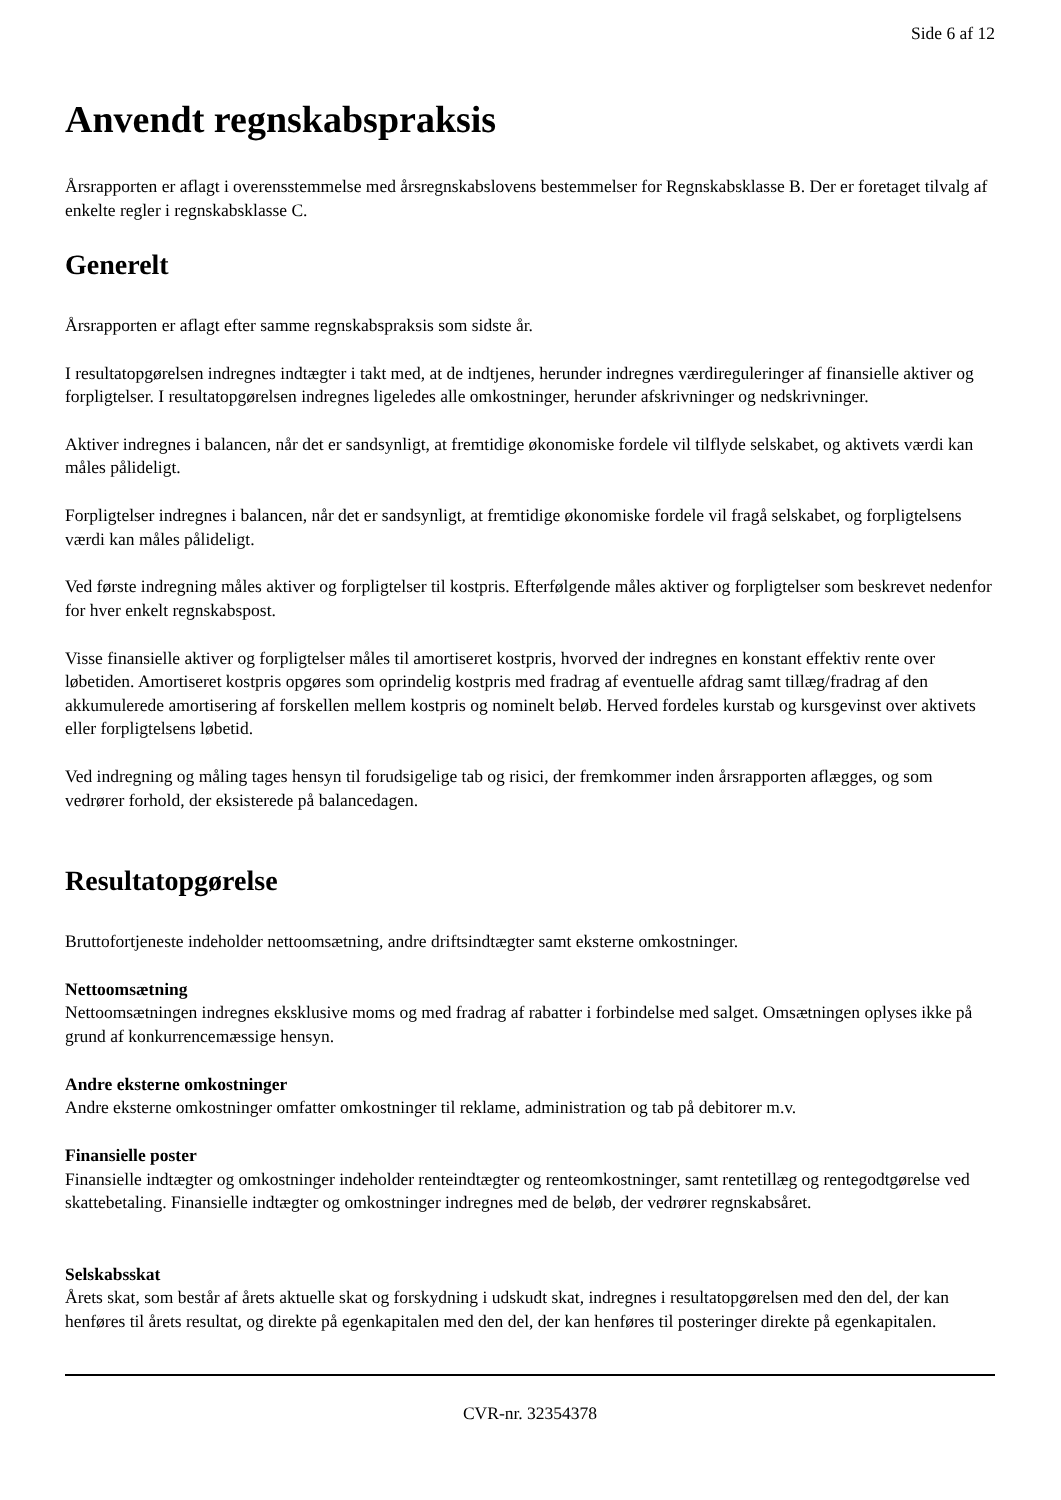Side 6 af 12
Anvendt regnskabspraksis
Årsrapporten er aflagt i overensstemmelse med årsregnskabslovens bestemmelser for Regnskabsklasse B. Der er foretaget tilvalg af enkelte regler i regnskabsklasse C.
Generelt
Årsrapporten er aflagt efter samme regnskabspraksis som sidste år.
I resultatopgørelsen indregnes indtægter i takt med, at de indtjenes, herunder indregnes værdireguleringer af finansielle aktiver og forpligtelser. I resultatopgørelsen indregnes ligeledes alle omkostninger, herunder afskrivninger og nedskrivninger.
Aktiver indregnes i balancen, når det er sandsynligt, at fremtidige økonomiske fordele vil tilflyde selskabet, og aktivets værdi kan måles pålideligt.
Forpligtelser indregnes i balancen, når det er sandsynligt, at fremtidige økonomiske fordele vil fragå selskabet, og forpligtelsens værdi kan måles pålideligt.
Ved første indregning måles aktiver og forpligtelser til kostpris. Efterfølgende måles aktiver og forpligtelser som beskrevet nedenfor for hver enkelt regnskabspost.
Visse finansielle aktiver og forpligtelser måles til amortiseret kostpris, hvorved der indregnes en konstant effektiv rente over løbetiden. Amortiseret kostpris opgøres som oprindelig kostpris med fradrag af eventuelle afdrag samt tillæg/fradrag af den akkumulerede amortisering af forskellen mellem kostpris og nominelt beløb. Herved fordeles kurstab og kursgevinst over aktivets eller forpligtelsens løbetid.
Ved indregning og måling tages hensyn til forudsigelige tab og risici, der fremkommer inden årsrapporten aflægges, og som vedrører forhold, der eksisterede på balancedagen.
Resultatopgørelse
Bruttofortjeneste indeholder nettoomsætning, andre driftsindtægter samt eksterne omkostninger.
Nettoomsætning
Nettoomsætningen indregnes eksklusive moms og med fradrag af rabatter i forbindelse med salget. Omsætningen oplyses ikke på grund af konkurrencemæssige hensyn.
Andre eksterne omkostninger
Andre eksterne omkostninger omfatter omkostninger til reklame, administration og tab på debitorer m.v.
Finansielle poster
Finansielle indtægter og omkostninger indeholder renteindtægter og renteomkostninger, samt rentetillæg og rentegodtgørelse ved skattebetaling. Finansielle indtægter og omkostninger indregnes med de beløb, der vedrører regnskabsåret.
Selskabsskat
Årets skat, som består af årets aktuelle skat og forskydning i udskudt skat, indregnes i resultatopgørelsen med den del, der kan henføres til årets resultat, og direkte på egenkapitalen med den del, der kan henføres til posteringer direkte på egenkapitalen.
CVR-nr. 32354378